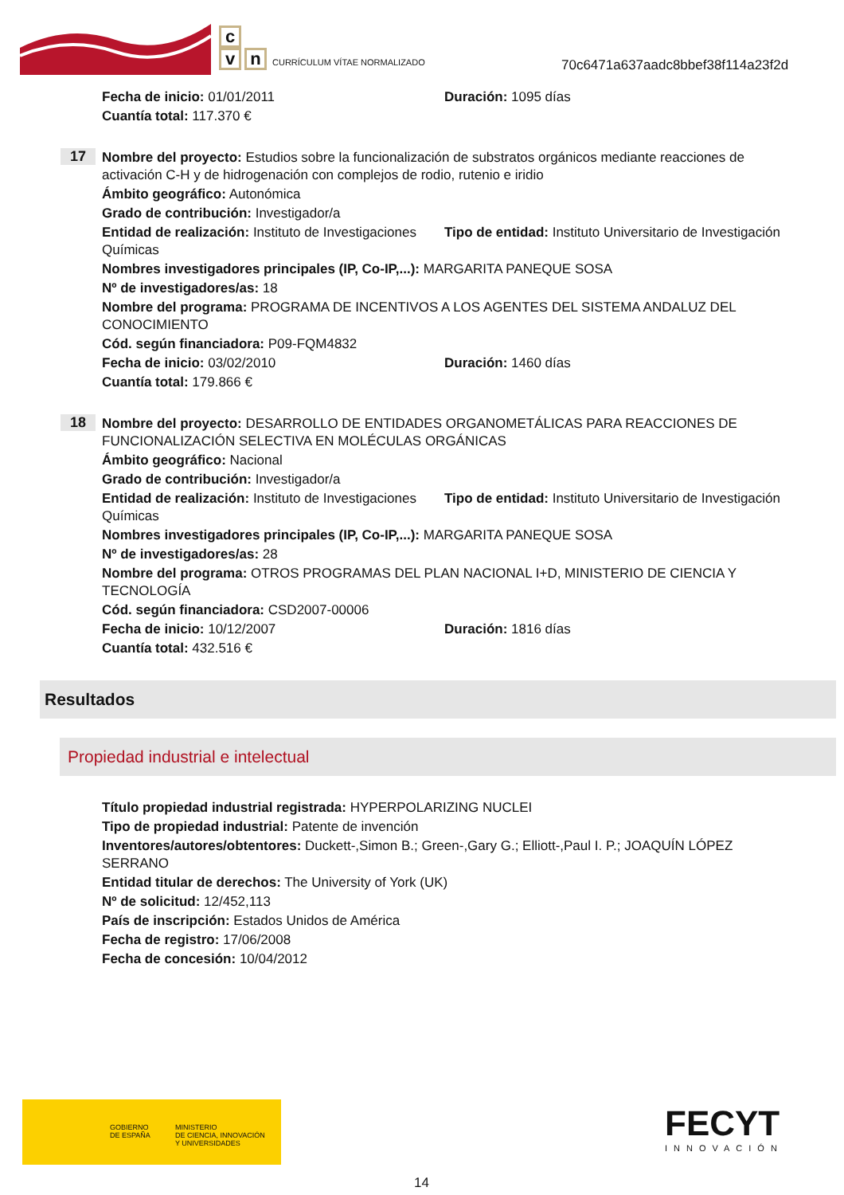c
v n
CURRÍCULUM VÍTAE NORMALIZADO
70c6471a637aadc8bbef38f114a23f2d
Fecha de inicio: 01/01/2011 Duración: 1095 días
Cuantía total: 117.370 €
17
Nombre del proyecto: Estudios sobre la funcionalización de substratos orgánicos mediante reacciones de activación C-H y de hidrogenación con complejos de rodio, rutenio e iridio
Ámbito geográfico: Autonómica
Grado de contribución: Investigador/a
Entidad de realización: Instituto de Investigaciones Químicas
Tipo de entidad: Instituto Universitario de Investigación
Nombres investigadores principales (IP, Co-IP,...): MARGARITA PANEQUE SOSA
Nº de investigadores/as: 18
Nombre del programa: PROGRAMA DE INCENTIVOS A LOS AGENTES DEL SISTEMA ANDALUZ DEL CONOCIMIENTO
Cód. según financiadora: P09-FQM4832
Fecha de inicio: 03/02/2010 Duración: 1460 días
Cuantía total: 179.866 €
18
Nombre del proyecto: DESARROLLO DE ENTIDADES ORGANOMETÁLICAS PARA REACCIONES DE FUNCIONALIZACIÓN SELECTIVA EN MOLÉCULAS ORGÁNICAS
Ámbito geográfico: Nacional
Grado de contribución: Investigador/a
Entidad de realización: Instituto de Investigaciones Químicas
Tipo de entidad: Instituto Universitario de Investigación
Nombres investigadores principales (IP, Co-IP,...): MARGARITA PANEQUE SOSA
Nº de investigadores/as: 28
Nombre del programa: OTROS PROGRAMAS DEL PLAN NACIONAL I+D, MINISTERIO DE CIENCIA Y TECNOLOGÍA
Cód. según financiadora: CSD2007-00006
Fecha de inicio: 10/12/2007 Duración: 1816 días
Cuantía total: 432.516 €
Resultados
Propiedad industrial e intelectual
Título propiedad industrial registrada: HYPERPOLARIZING NUCLEI
Tipo de propiedad industrial: Patente de invención
Inventores/autores/obtentores: Duckett-,Simon B.; Green-,Gary G.; Elliott-,Paul I. P.; JOAQUÍN LÓPEZ SERRANO
Entidad titular de derechos: The University of York (UK)
Nº de solicitud: 12/452,113
País de inscripción: Estados Unidos de América
Fecha de registro: 17/06/2008
Fecha de concesión: 10/04/2012
GOBIERNO
DE ESPAÑA
MINISTERIO
DE CIENCIA, INNOVACIÓN
Y UNIVERSIDADES
FECYT
INNOVACIÓN
14